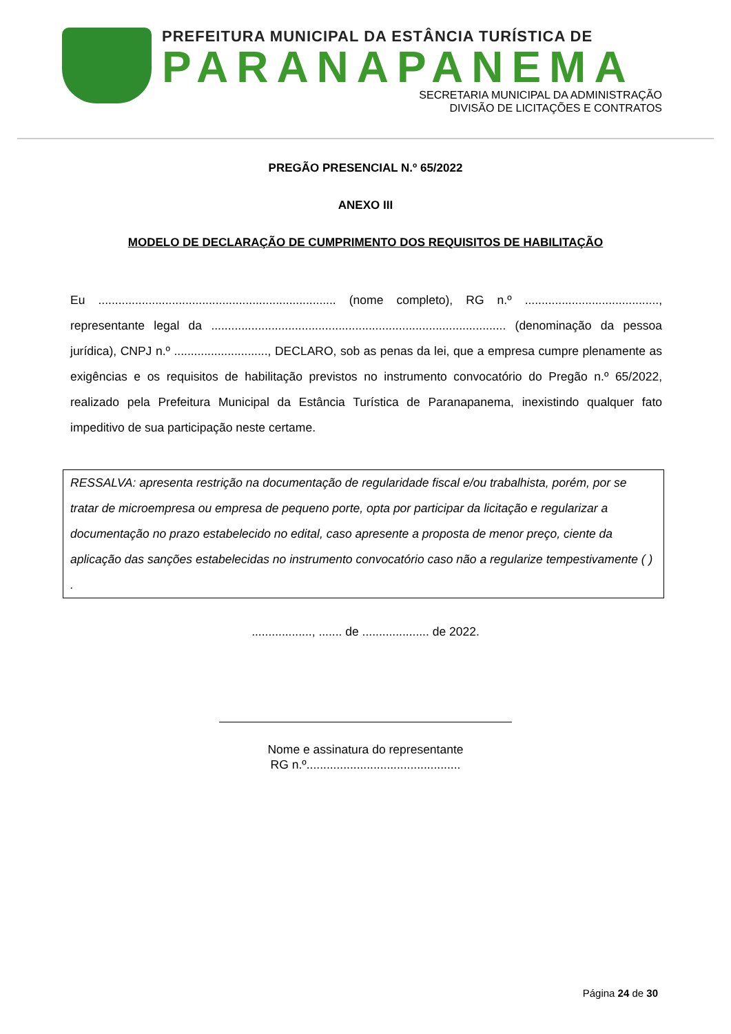PREFEITURA MUNICIPAL DA ESTÂNCIA TURÍSTICA DE
PARANAPANEMA
SECRETARIA MUNICIPAL DA ADMINISTRAÇÃO
DIVISÃO DE LICITAÇÕES E CONTRATOS
PREGÃO PRESENCIAL N.º 65/2022
ANEXO III
MODELO DE DECLARAÇÃO DE CUMPRIMENTO DOS REQUISITOS DE HABILITAÇÃO
Eu ....................................................................... (nome completo), RG n.º ........................................, representante legal da ........................................................................................ (denominação da pessoa jurídica), CNPJ n.º ............................, DECLARO, sob as penas da lei, que a empresa cumpre plenamente as exigências e os requisitos de habilitação previstos no instrumento convocatório do Pregão n.º 65/2022, realizado pela Prefeitura Municipal da Estância Turística de Paranapanema, inexistindo qualquer fato impeditivo de sua participação neste certame.
RESSALVA: apresenta restrição na documentação de regularidade fiscal e/ou trabalhista, porém, por se tratar de microempresa ou empresa de pequeno porte, opta por participar da licitação e regularizar a documentação no prazo estabelecido no edital, caso apresente a proposta de menor preço, ciente da aplicação das sanções estabelecidas no instrumento convocatório caso não a regularize tempestivamente ( ) .
.................., ....... de .................... de 2022.
Nome e assinatura do representante
RG n.º..............................................
Página 24 de 30